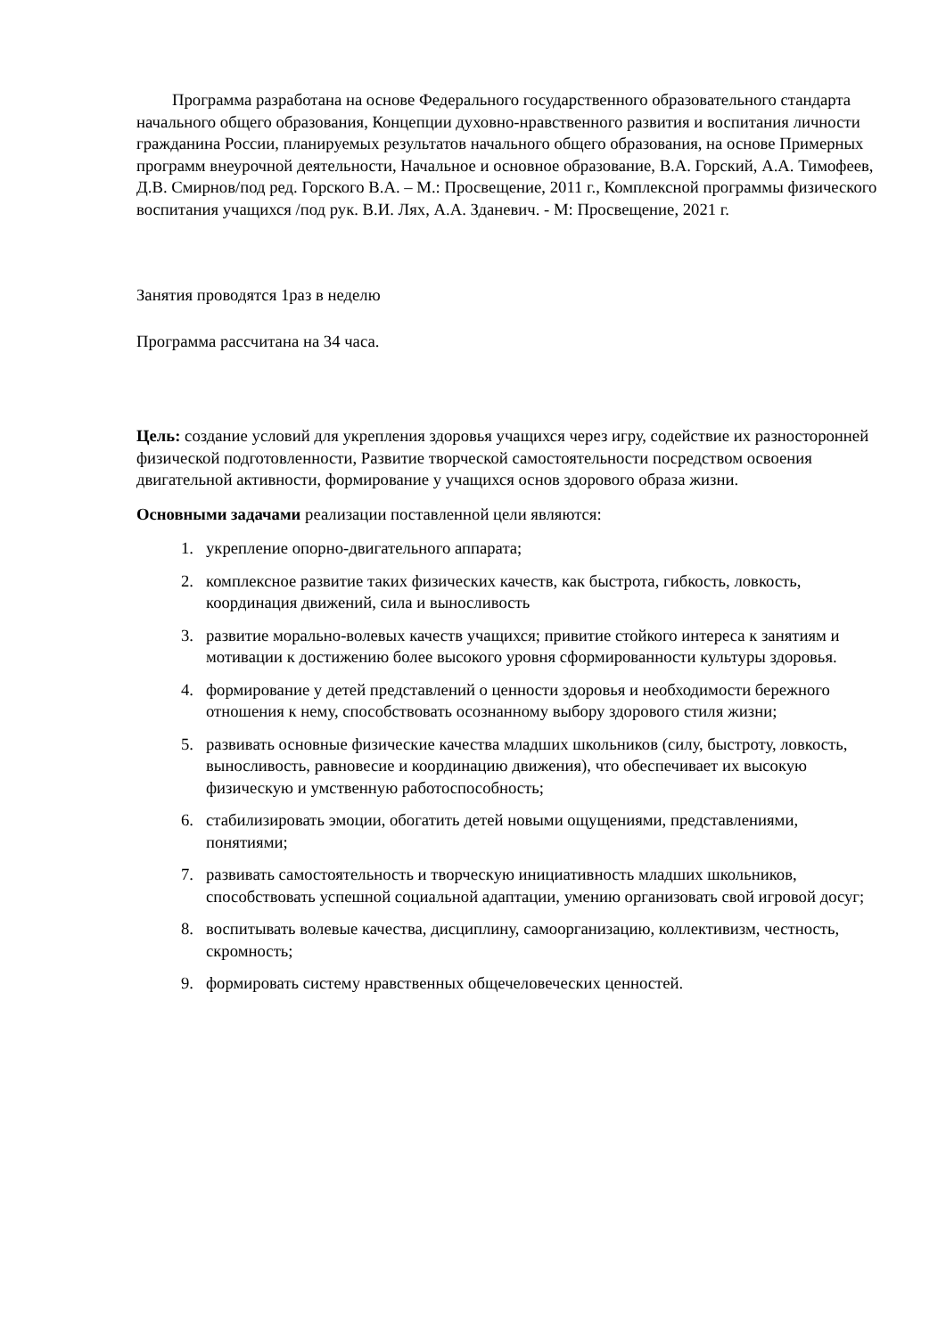Программа разработана на основе Федерального государственного образовательного стандарта начального общего образования, Концепции духовно-нравственного развития и воспитания личности гражданина России, планируемых результатов начального общего образования, на основе Примерных программ внеурочной деятельности, Начальное и основное образование, В.А. Горский, А.А. Тимофеев, Д.В. Смирнов/под ред. Горского В.А. – М.: Просвещение, 2011 г., Комплексной программы физического воспитания учащихся /под рук. В.И. Лях, А.А. Зданевич. - М: Просвещение, 2021 г.
Занятия проводятся 1раз в неделю
Программа рассчитана на 34 часа.
Цель: создание условий для укрепления здоровья учащихся через игру, содействие их разносторонней физической подготовленности, Развитие творческой самостоятельности посредством освоения двигательной активности, формирование у учащихся основ здорового образа жизни.
Основными задачами реализации поставленной цели являются:
1. укрепление опорно-двигательного аппарата;
2. комплексное развитие таких физических качеств, как быстрота, гибкость, ловкость, координация движений, сила и выносливость
3. развитие морально-волевых качеств учащихся; привитие стойкого интереса к занятиям и мотивации к достижению более высокого уровня сформированности культуры здоровья.
4. формирование у детей представлений о ценности здоровья и необходимости бережного отношения к нему, способствовать осознанному выбору здорового стиля жизни;
5. развивать основные физические качества младших школьников (силу, быстроту, ловкость, выносливость, равновесие и координацию движения), что обеспечивает их высокую физическую и умственную работоспособность;
6. стабилизировать эмоции, обогатить детей новыми ощущениями, представлениями, понятиями;
7. развивать самостоятельность и творческую инициативность младших школьников, способствовать успешной социальной адаптации, умению организовать свой игровой досуг;
8. воспитывать волевые качества, дисциплину, самоорганизацию, коллективизм, честность, скромность;
9. формировать систему нравственных общечеловеческих ценностей.